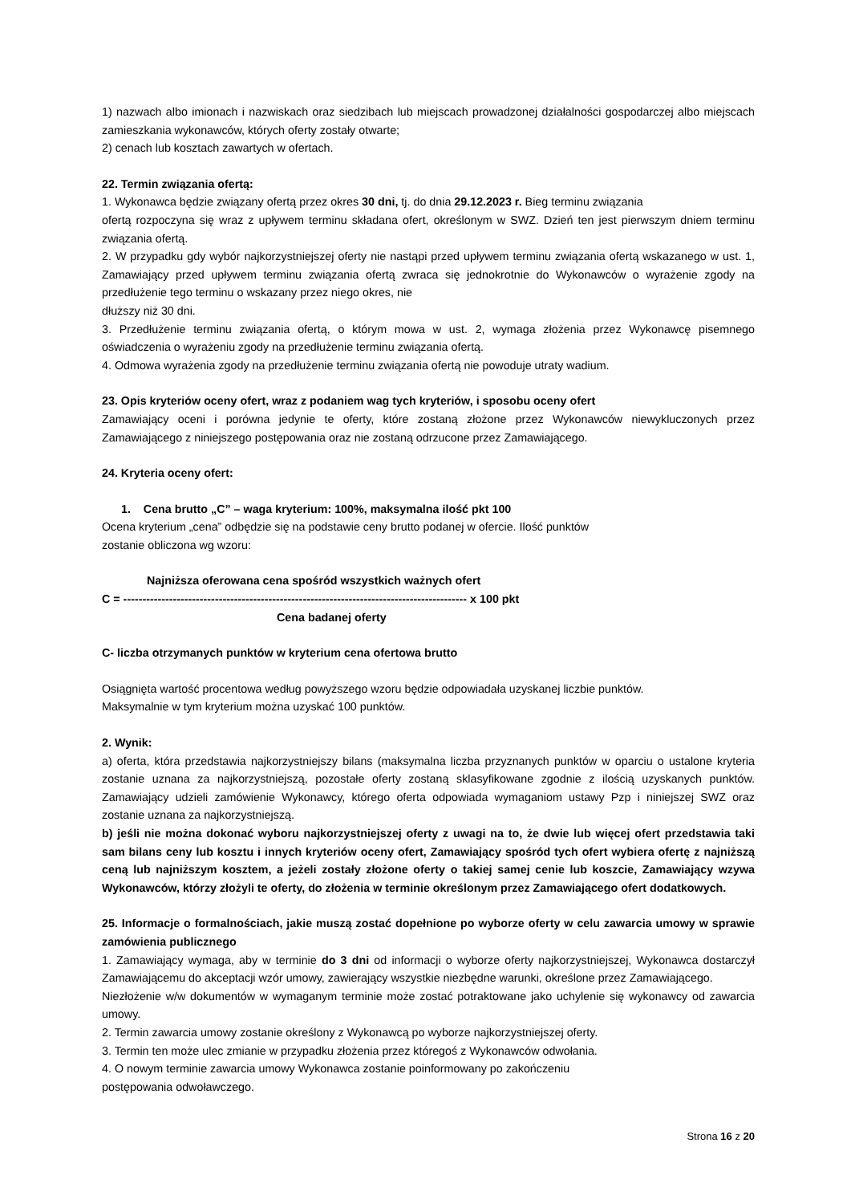1) nazwach albo imionach i nazwiskach oraz siedzibach lub miejscach prowadzonej działalności gospodarczej albo miejscach zamieszkania wykonawców, których oferty zostały otwarte;
2) cenach lub kosztach zawartych w ofertach.
22. Termin związania ofertą:
1. Wykonawca będzie związany ofertą przez okres 30 dni, tj. do dnia 29.12.2023 r. Bieg terminu związania
ofertą rozpoczyna się wraz z upływem terminu składana ofert, określonym w SWZ. Dzień ten jest pierwszym dniem terminu związania ofertą.
2. W przypadku gdy wybór najkorzystniejszej oferty nie nastąpi przed upływem terminu związania ofertą wskazanego w ust. 1, Zamawiający przed upływem terminu związania ofertą zwraca się jednokrotnie do Wykonawców o wyrażenie zgody na przedłużenie tego terminu o wskazany przez niego okres, nie
dłuższy niż 30 dni.
3. Przedłużenie terminu związania ofertą, o którym mowa w ust. 2, wymaga złożenia przez Wykonawcę pisemnego oświadczenia o wyrażeniu zgody na przedłużenie terminu związania ofertą.
4. Odmowa wyrażenia zgody na przedłużenie terminu związania ofertą nie powoduje utraty wadium.
23. Opis kryteriów oceny ofert, wraz z podaniem wag tych kryteriów, i sposobu oceny ofert
Zamawiający oceni i porówna jedynie te oferty, które zostaną złożone przez Wykonawców niewykluczonych przez Zamawiającego z niniejszego postępowania oraz nie zostaną odrzucone przez Zamawiającego.
24. Kryteria oceny ofert:
1. Cena brutto „C” – waga kryterium: 100%, maksymalna ilość pkt 100
Ocena kryterium „cena” odbędzie się na podstawie ceny brutto podanej w ofercie. Ilość punktów
zostanie obliczona wg wzoru:
Najniższa oferowana cena spośród wszystkich ważnych ofert
C = ------------------------------------------------------------------------------------------ x 100 pkt
Cena badanej oferty
C- liczba otrzymanych punktów w kryterium cena ofertowa brutto
Osiągnięta wartość procentowa według powyższego wzoru będzie odpowiadała uzyskanej liczbie punktów.
Maksymalnie w tym kryterium można uzyskać 100 punktów.
2. Wynik:
a) oferta, która przedstawia najkorzystniejszy bilans (maksymalna liczba przyznanych punktów w oparciu o ustalone kryteria zostanie uznana za najkorzystniejszą, pozostałe oferty zostaną sklasyfikowane zgodnie z ilością uzyskanych punktów. Zamawiający udzieli zamówienie Wykonawcy, którego oferta odpowiada wymaganiom ustawy Pzp i niniejszej SWZ oraz zostanie uznana za najkorzystniejszą.
b) jeśli nie można dokonać wyboru najkorzystniejszej oferty z uwagi na to, że dwie lub więcej ofert przedstawia taki sam bilans ceny lub kosztu i innych kryteriów oceny ofert, Zamawiający spośród tych ofert wybiera ofertę z najniższą ceną lub najniższym kosztem, a jeżeli zostały złożone oferty o takiej samej cenie lub koszcie, Zamawiający wzywa Wykonawców, którzy złożyli te oferty, do złożenia w terminie określonym przez Zamawiającego ofert dodatkowych.
25. Informacje o formalnościach, jakie muszą zostać dopełnione po wyborze oferty w celu zawarcia umowy w sprawie zamówienia publicznego
1. Zamawiający wymaga, aby w terminie do 3 dni od informacji o wyborze oferty najkorzystniejszej, Wykonawca dostarczył Zamawiającemu do akceptacji wzór umowy, zawierający wszystkie niezbędne warunki, określone przez Zamawiającego.
Niezłożenie w/w dokumentów w wymaganym terminie może zostać potraktowane jako uchylenie się wykonawcy od zawarcia umowy.
2. Termin zawarcia umowy zostanie określony z Wykonawcą po wyborze najkorzystniejszej oferty.
3. Termin ten może ulec zmianie w przypadku złożenia przez któregoś z Wykonawców odwołania.
4. O nowym terminie zawarcia umowy Wykonawca zostanie poinformowany po zakończeniu
postępowania odwoławczego.
Strona 16 z 20